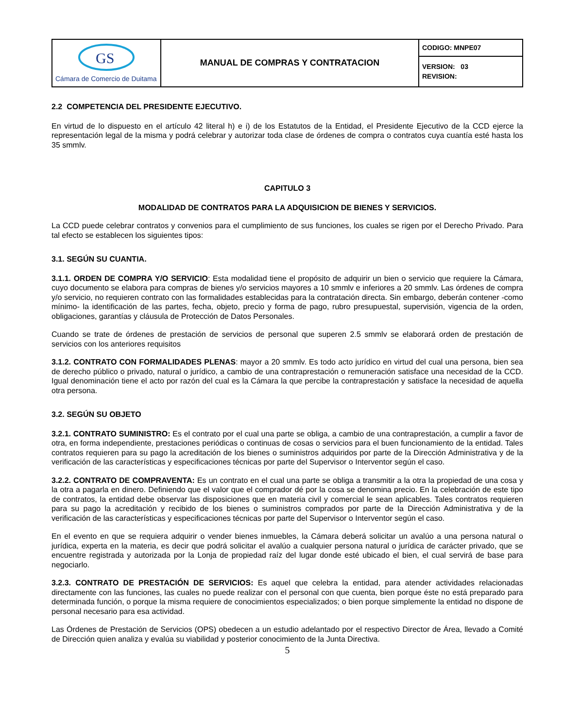| GS Cámara de Comercio de Duitama | MANUAL DE COMPRAS Y CONTRATACION | CODIGO: MNPE07 |
| | | VERSION: 03 REVISION: |
2.2 COMPETENCIA DEL PRESIDENTE EJECUTIVO.
En virtud de lo dispuesto en el artículo 42 literal h) e i) de los Estatutos de la Entidad, el Presidente Ejecutivo de la CCD ejerce la representación legal de la misma y podrá celebrar y autorizar toda clase de órdenes de compra o contratos cuya cuantía esté hasta los 35 smmlv.
CAPITULO 3
MODALIDAD DE CONTRATOS PARA LA ADQUISICION DE BIENES Y SERVICIOS.
La CCD puede celebrar contratos y convenios para el cumplimiento de sus funciones, los cuales se rigen por el Derecho Privado. Para tal efecto se establecen los siguientes tipos:
3.1. SEGÚN SU CUANTIA.
3.1.1. ORDEN DE COMPRA Y/O SERVICIO: Esta modalidad tiene el propósito de adquirir un bien o servicio que requiere la Cámara, cuyo documento se elabora para compras de bienes y/o servicios mayores a 10 smmlv e inferiores a 20 smmlv. Las órdenes de compra y/o servicio, no requieren contrato con las formalidades establecidas para la contratación directa. Sin embargo, deberán contener -como mínimo- la identificación de las partes, fecha, objeto, precio y forma de pago, rubro presupuestal, supervisión, vigencia de la orden, obligaciones, garantías y cláusula de Protección de Datos Personales.
Cuando se trate de órdenes de prestación de servicios de personal que superen 2.5 smmlv se elaborará orden de prestación de servicios con los anteriores requisitos
3.1.2. CONTRATO CON FORMALIDADES PLENAS: mayor a 20 smmlv. Es todo acto jurídico en virtud del cual una persona, bien sea de derecho público o privado, natural o jurídico, a cambio de una contraprestación o remuneración satisface una necesidad de la CCD. Igual denominación tiene el acto por razón del cual es la Cámara la que percibe la contraprestación y satisface la necesidad de aquella otra persona.
3.2. SEGÚN SU OBJETO
3.2.1. CONTRATO SUMINISTRO: Es el contrato por el cual una parte se obliga, a cambio de una contraprestación, a cumplir a favor de otra, en forma independiente, prestaciones periódicas o continuas de cosas o servicios para el buen funcionamiento de la entidad. Tales contratos requieren para su pago la acreditación de los bienes o suministros adquiridos por parte de la Dirección Administrativa y de la verificación de las características y especificaciones técnicas por parte del Supervisor o Interventor según el caso.
3.2.2. CONTRATO DE COMPRAVENTA: Es un contrato en el cual una parte se obliga a transmitir a la otra la propiedad de una cosa y la otra a pagarla en dinero. Definiendo que el valor que el comprador dé por la cosa se denomina precio. En la celebración de este tipo de contratos, la entidad debe observar las disposiciones que en materia civil y comercial le sean aplicables. Tales contratos requieren para su pago la acreditación y recibido de los bienes o suministros comprados por parte de la Dirección Administrativa y de la verificación de las características y especificaciones técnicas por parte del Supervisor o Interventor según el caso.
En el evento en que se requiera adquirir o vender bienes inmuebles, la Cámara deberá solicitar un avalúo a una persona natural o jurídica, experta en la materia, es decir que podrá solicitar el avalúo a cualquier persona natural o jurídica de carácter privado, que se encuentre registrada y autorizada por la Lonja de propiedad raíz del lugar donde esté ubicado el bien, el cual servirá de base para negociarlo.
3.2.3. CONTRATO DE PRESTACIÓN DE SERVICIOS: Es aquel que celebra la entidad, para atender actividades relacionadas directamente con las funciones, las cuales no puede realizar con el personal con que cuenta, bien porque éste no está preparado para determinada función, o porque la misma requiere de conocimientos especializados; o bien porque simplemente la entidad no dispone de personal necesario para esa actividad.
Las Órdenes de Prestación de Servicios (OPS) obedecen a un estudio adelantado por el respectivo Director de Área, llevado a Comité de Dirección quien analiza y evalúa su viabilidad y posterior conocimiento de la Junta Directiva.
5